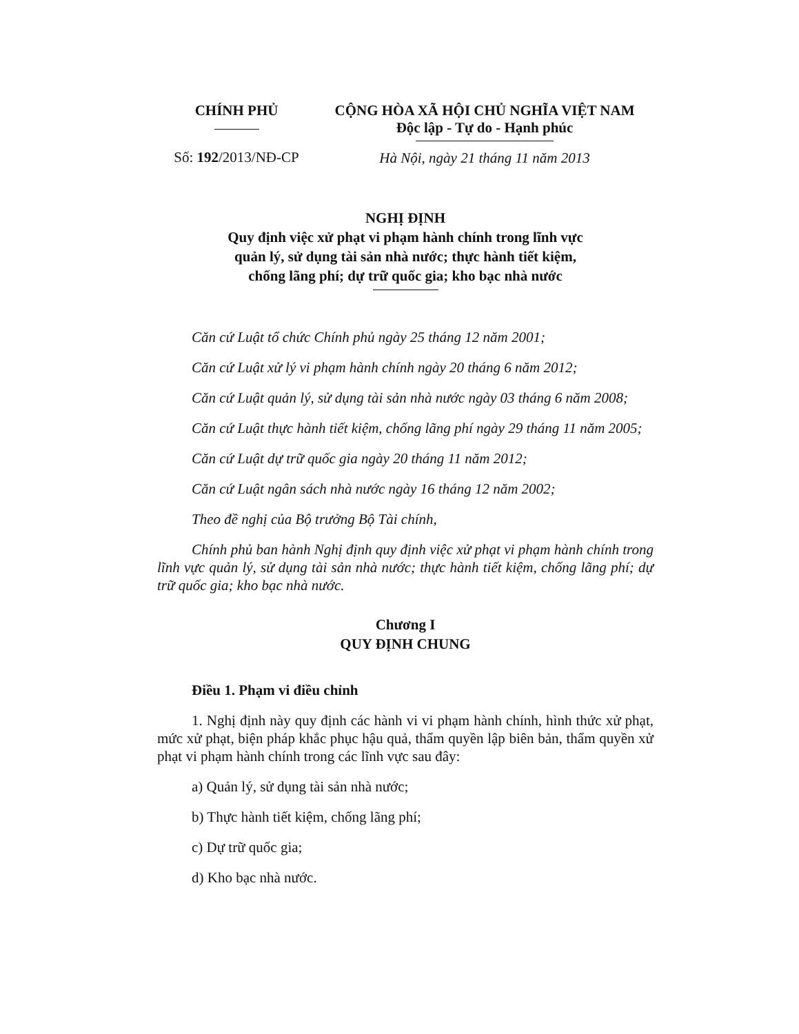CHÍNH PHỦ
Số: 192/2013/NĐ-CP
CỘNG HÒA XÃ HỘI CHỦ NGHĨA VIỆT NAM
Độc lập - Tự do - Hạnh phúc
Hà Nội, ngày 21 tháng 11 năm 2013
NGHỊ ĐỊNH
Quy định việc xử phạt vi phạm hành chính trong lĩnh vực
quản lý, sử dụng tài sản nhà nước; thực hành tiết kiệm,
chống lãng phí; dự trữ quốc gia; kho bạc nhà nước
Căn cứ Luật tổ chức Chính phủ ngày 25 tháng 12 năm 2001;
Căn cứ Luật xử lý vi phạm hành chính ngày 20 tháng 6 năm 2012;
Căn cứ Luật quản lý, sử dụng tài sản nhà nước ngày 03 tháng 6 năm 2008;
Căn cứ Luật thực hành tiết kiệm, chống lãng phí ngày 29 tháng 11 năm 2005;
Căn cứ Luật dự trữ quốc gia ngày 20 tháng 11 năm 2012;
Căn cứ Luật ngân sách nhà nước ngày 16 tháng 12 năm 2002;
Theo đề nghị của Bộ trưởng Bộ Tài chính,
Chính phủ ban hành Nghị định quy định việc xử phạt vi phạm hành chính trong lĩnh vực quản lý, sử dụng tài sản nhà nước; thực hành tiết kiệm, chống lãng phí; dự trữ quốc gia; kho bạc nhà nước.
Chương I
QUY ĐỊNH CHUNG
Điều 1. Phạm vi điều chỉnh
1. Nghị định này quy định các hành vi vi phạm hành chính, hình thức xử phạt, mức xử phạt, biện pháp khắc phục hậu quả, thẩm quyền lập biên bản, thẩm quyền xử phạt vi phạm hành chính trong các lĩnh vực sau đây:
a) Quản lý, sử dụng tài sản nhà nước;
b) Thực hành tiết kiệm, chống lãng phí;
c) Dự trữ quốc gia;
d) Kho bạc nhà nước.